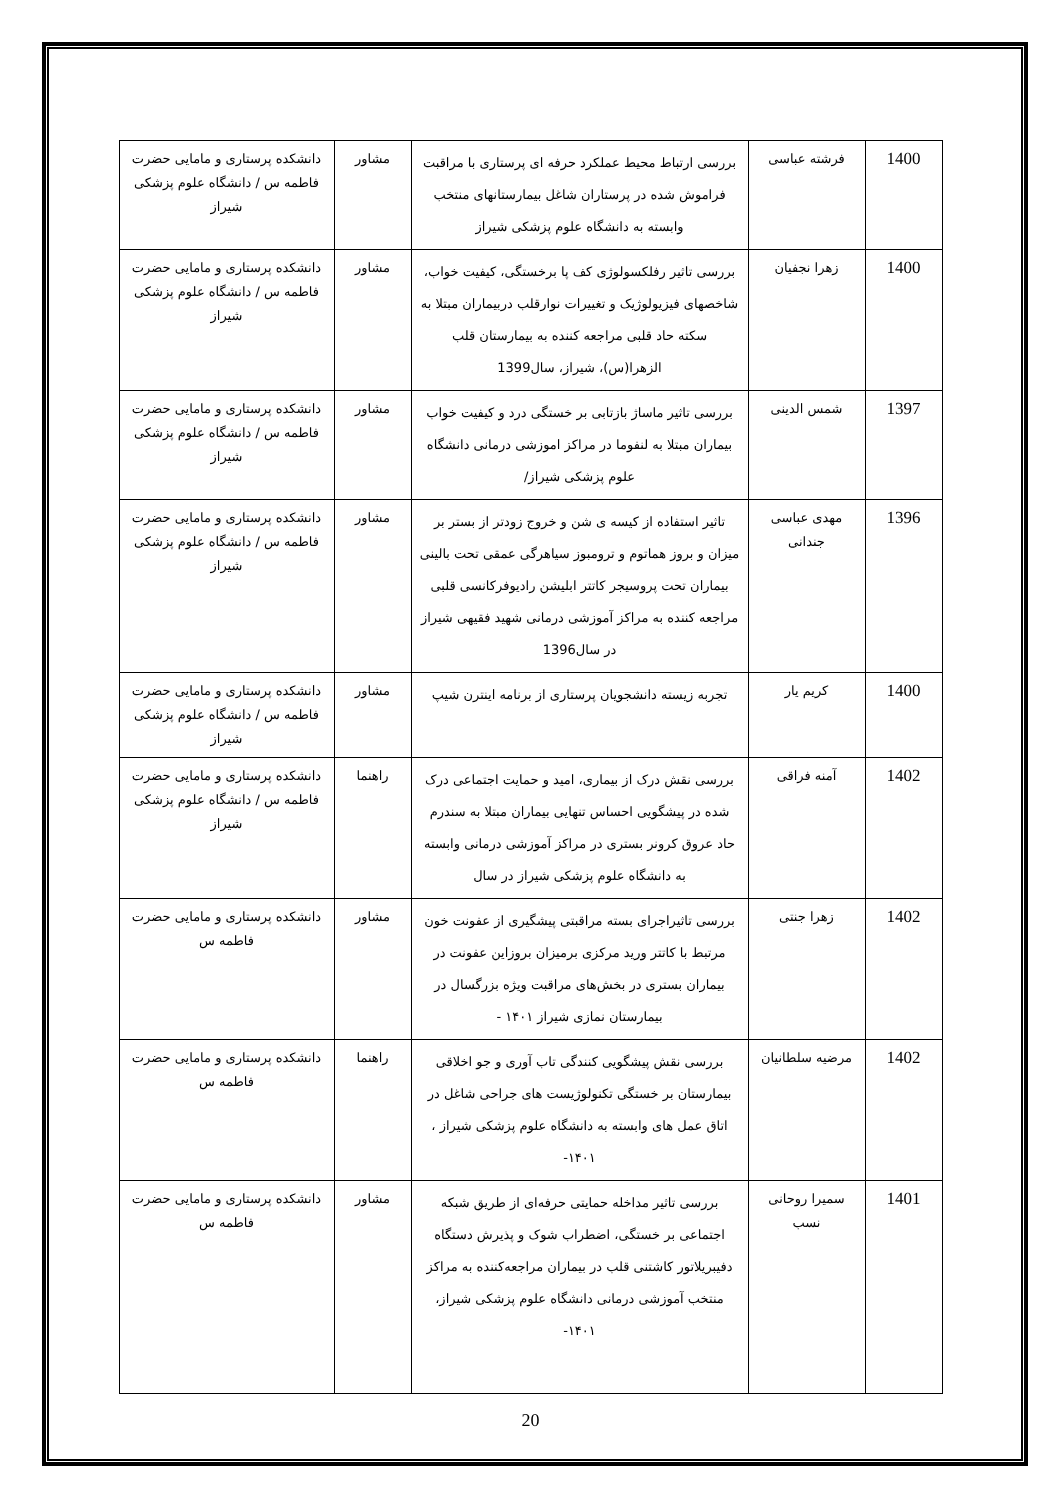| 1400 | فرشته عباسی | بررسی ارتباط محیط عملکرد حرفه ای پرستاری با مراقبت فراموش شده در پرستاران شاغل بیمارستانهای منتخب وابسته به دانشگاه علوم پزشکی شیراز | مشاور | دانشکده پرستاری و مامایی حضرت فاطمه س / دانشگاه علوم پزشکی شیراز |
| 1400 | زهرا نجفیان | بررسی تاثیر رفلکسولوژی کف پا برخستگی، کیفیت خواب، شاخصهای فیزیولوژیک و تغییرات نوارقلب دربیماران مبتلا به سکته حاد قلبی مراجعه کننده به بیمارستان قلب الزهرا(س)، شیراز، سال1399 | مشاور | دانشکده پرستاری و مامایی حضرت فاطمه س / دانشگاه علوم پزشکی شیراز |
| 1397 | شمس الدینی | بررسی تاثیر ماساژ بازتابی بر خستگی درد و کیفیت خواب بیماران مبتلا به لنفوما در مراکز اموزشی درمانی دانشگاه علوم پزشکی شیراز/ | مشاور | دانشکده پرستاری و مامایی حضرت فاطمه س / دانشگاه علوم پزشکی شیراز |
| 1396 | مهدی عباسی جندانی | تاثیر استفاده از کیسه ی شن و خروج زودتر از بستر بر میزان و بروز هماتوم و ترومبوز سیاهرگی عمقی تحت بالینی بیماران تحت پروسیجر کاتتر ابلیشن رادیوفرکانسی قلبی مراجعه کننده به مراکز آموزشی درمانی شهید فقیهی شیراز در سال1396 | مشاور | دانشکده پرستاری و مامایی حضرت فاطمه س / دانشگاه علوم پزشکی شیراز |
| 1400 | کریم یار | تجربه زیسته دانشجویان پرستاری از برنامه اینترن شیپ | مشاور | دانشکده پرستاری و مامایی حضرت فاطمه س / دانشگاه علوم پزشکی شیراز |
| 1402 | آمنه فراقی | بررسی نقش درک از بیماری، امید و حمایت اجتماعی درک شده در پیشگویی احساس تنهایی بیماران مبتلا به سندرم حاد عروق کرونر بستری در مراکز آموزشی درمانی وابسته به دانشگاه علوم پزشکی شیراز در سال | راهنما | دانشکده پرستاری و مامایی حضرت فاطمه س / دانشگاه علوم پزشکی شیراز |
| 1402 | زهرا جنتی | بررسی تاثیراجرای بسته مراقبتی پیشگیری از عفونت خون مرتبط با کاتتر ورید مرکزی برمیزان بروزاین عفونت در بیماران بستری در بخش‌های مراقبت ویژه بزرگسال در بیمارستان نمازی شیراز ۱۴۰۱ - | مشاور | دانشکده پرستاری و مامایی حضرت فاطمه س |
| 1402 | مرضیه سلطانیان | بررسی نقش پیشگویی کنندگی تاب آوری و جو اخلاقی بیمارستان بر خستگی تکنولوژیست های جراحی شاغل در اتاق عمل های وابسته به دانشگاه علوم پزشکی شیراز ، ۱۴۰۱- | راهنما | دانشکده پرستاری و مامایی حضرت فاطمه س |
| 1401 | سمیرا روحانی نسب | بررسی تاثیر مداخله حمایتی حرفه‌ای از طریق شبکه اجتماعی بر خستگی، اضطراب شوک و پذیرش دستگاه دفیبریلاتور کاشتنی قلب در بیماران مراجعه‌کننده به مراکز منتخب آموزشی درمانی دانشگاه علوم پزشکی شیراز، ۱۴۰۱- | مشاور | دانشکده پرستاری و مامایی حضرت فاطمه س |
20